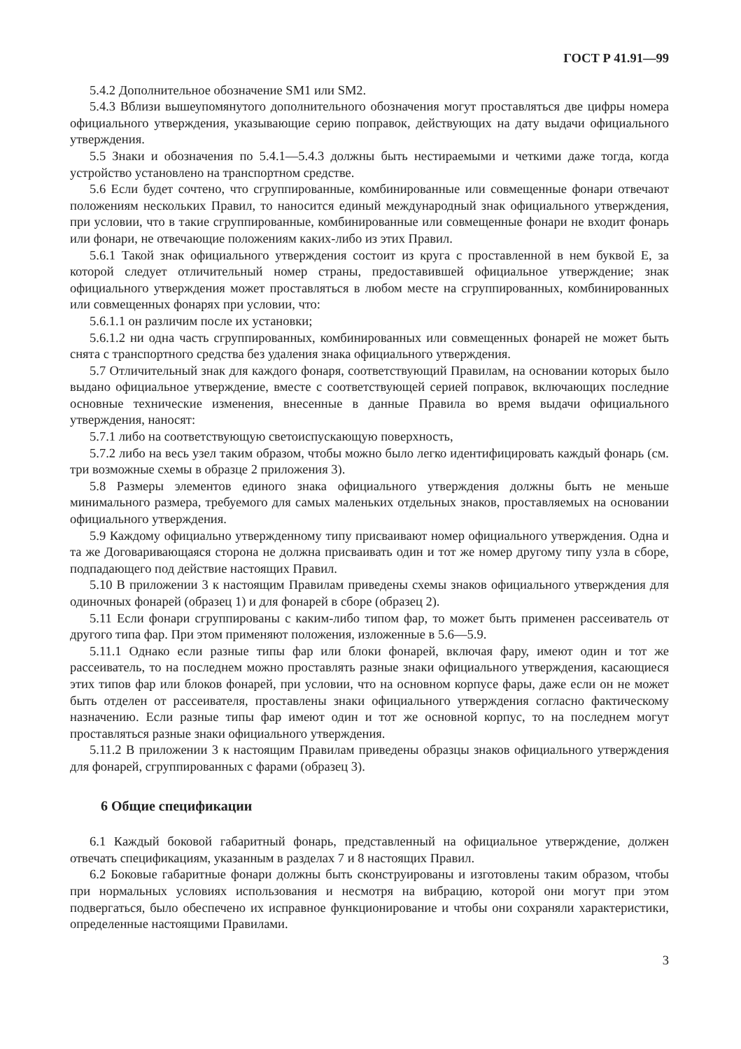ГОСТ Р 41.91—99
5.4.2 Дополнительное обозначение SM1 или SM2.
5.4.3 Вблизи вышеупомянутого дополнительного обозначения могут проставляться две цифры номера официального утверждения, указывающие серию поправок, действующих на дату выдачи официального утверждения.
5.5 Знаки и обозначения по 5.4.1—5.4.3 должны быть нестираемыми и четкими даже тогда, когда устройство установлено на транспортном средстве.
5.6 Если будет сочтено, что сгруппированные, комбинированные или совмещенные фонари отвечают положениям нескольких Правил, то наносится единый международный знак официального утверждения, при условии, что в такие сгруппированные, комбинированные или совмещенные фонари не входит фонарь или фонари, не отвечающие положениям каких-либо из этих Правил.
5.6.1 Такой знак официального утверждения состоит из круга с проставленной в нем буквой Е, за которой следует отличительный номер страны, предоставившей официальное утверждение; знак официального утверждения может проставляться в любом месте на сгруппированных, комбинированных или совмещенных фонарях при условии, что:
5.6.1.1 он различим после их установки;
5.6.1.2 ни одна часть сгруппированных, комбинированных или совмещенных фонарей не может быть снята с транспортного средства без удаления знака официального утверждения.
5.7 Отличительный знак для каждого фонаря, соответствующий Правилам, на основании которых было выдано официальное утверждение, вместе с соответствующей серией поправок, включающих последние основные технические изменения, внесенные в данные Правила во время выдачи официального утверждения, наносят:
5.7.1 либо на соответствующую светоиспускающую поверхность,
5.7.2 либо на весь узел таким образом, чтобы можно было легко идентифицировать каждый фонарь (см. три возможные схемы в образце 2 приложения 3).
5.8 Размеры элементов единого знака официального утверждения должны быть не меньше минимального размера, требуемого для самых маленьких отдельных знаков, проставляемых на основании официального утверждения.
5.9 Каждому официально утвержденному типу присваивают номер официального утверждения. Одна и та же Договаривающаяся сторона не должна присваивать один и тот же номер другому типу узла в сборе, подпадающего под действие настоящих Правил.
5.10 В приложении 3 к настоящим Правилам приведены схемы знаков официального утверждения для одиночных фонарей (образец 1) и для фонарей в сборе (образец 2).
5.11 Если фонари сгруппированы с каким-либо типом фар, то может быть применен рассеиватель от другого типа фар. При этом применяют положения, изложенные в 5.6—5.9.
5.11.1 Однако если разные типы фар или блоки фонарей, включая фару, имеют один и тот же рассеиватель, то на последнем можно проставлять разные знаки официального утверждения, касающиеся этих типов фар или блоков фонарей, при условии, что на основном корпусе фары, даже если он не может быть отделен от рассеивателя, проставлены знаки официального утверждения согласно фактическому назначению. Если разные типы фар имеют один и тот же основной корпус, то на последнем могут проставляться разные знаки официального утверждения.
5.11.2 В приложении 3 к настоящим Правилам приведены образцы знаков официального утверждения для фонарей, сгруппированных с фарами (образец 3).
6 Общие спецификации
6.1 Каждый боковой габаритный фонарь, представленный на официальное утверждение, должен отвечать спецификациям, указанным в разделах 7 и 8 настоящих Правил.
6.2 Боковые габаритные фонари должны быть сконструированы и изготовлены таким образом, чтобы при нормальных условиях использования и несмотря на вибрацию, которой они могут при этом подвергаться, было обеспечено их исправное функционирование и чтобы они сохраняли характеристики, определенные настоящими Правилами.
3